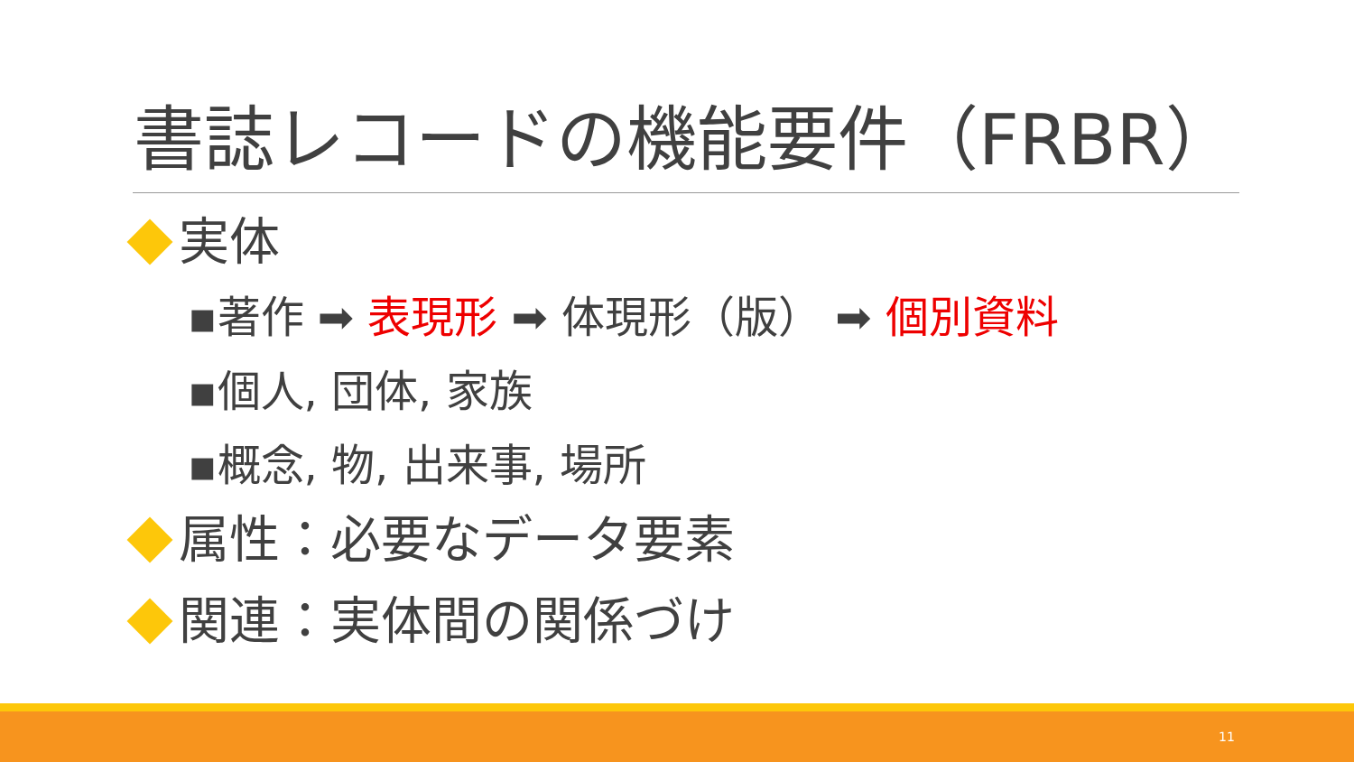書誌レコードの機能要件（FRBR）
実体
▪著作 ➡ 表現形 ➡ 体現形（版） ➡ 個別資料
▪個人, 団体, 家族
▪概念, 物, 出来事, 場所
属性：必要なデータ要素
関連：実体間の関係づけ
11